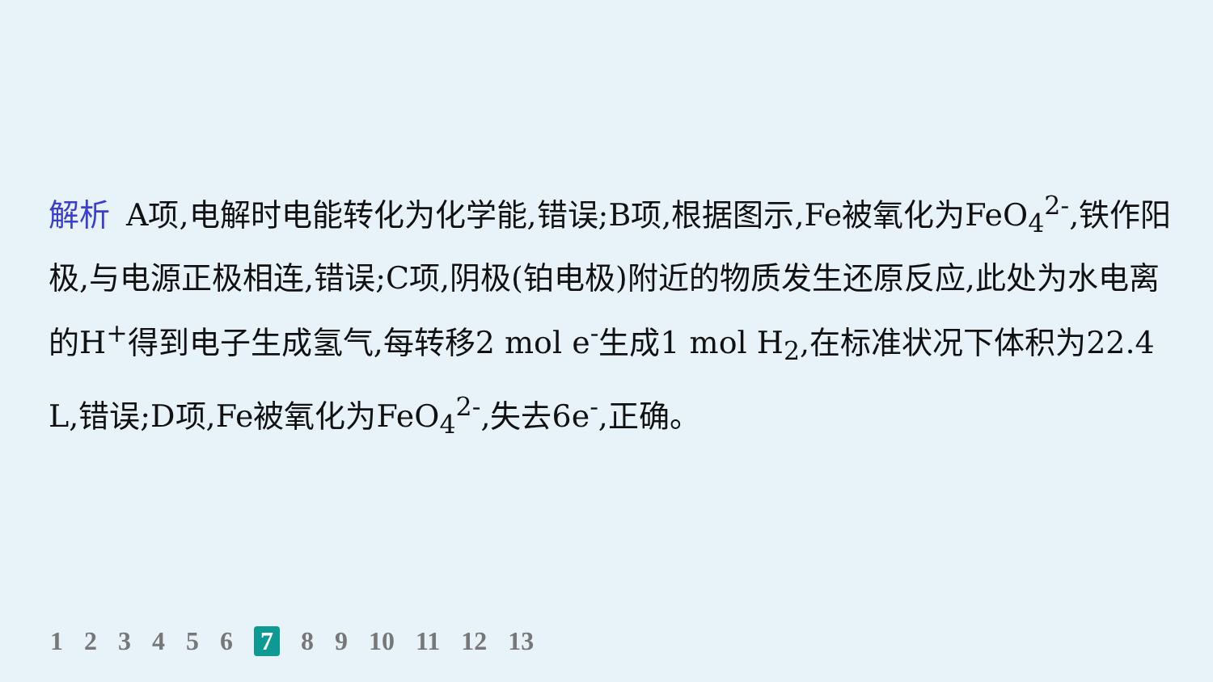解析 A项,电解时电能转化为化学能,错误;B项,根据图示,Fe被氧化为FeO<sub>4</sub><sup>2-</sup>,铁作阳极,与电源正极相连,错误;C项,阴极(铂电极)附近的物质发生还原反应,此处为水电离的H<sup>+</sup>得到电子生成氢气,每转移2 mol e<sup>-</sup>生成1 mol H<sub>2</sub>,在标准状况下体积为22.4 L,错误;D项,Fe被氧化为FeO<sub>4</sub><sup>2-</sup>,失去6e<sup>-</sup>,正确。
1 2 3 4 5 6 7 8 9 10 11 12 13